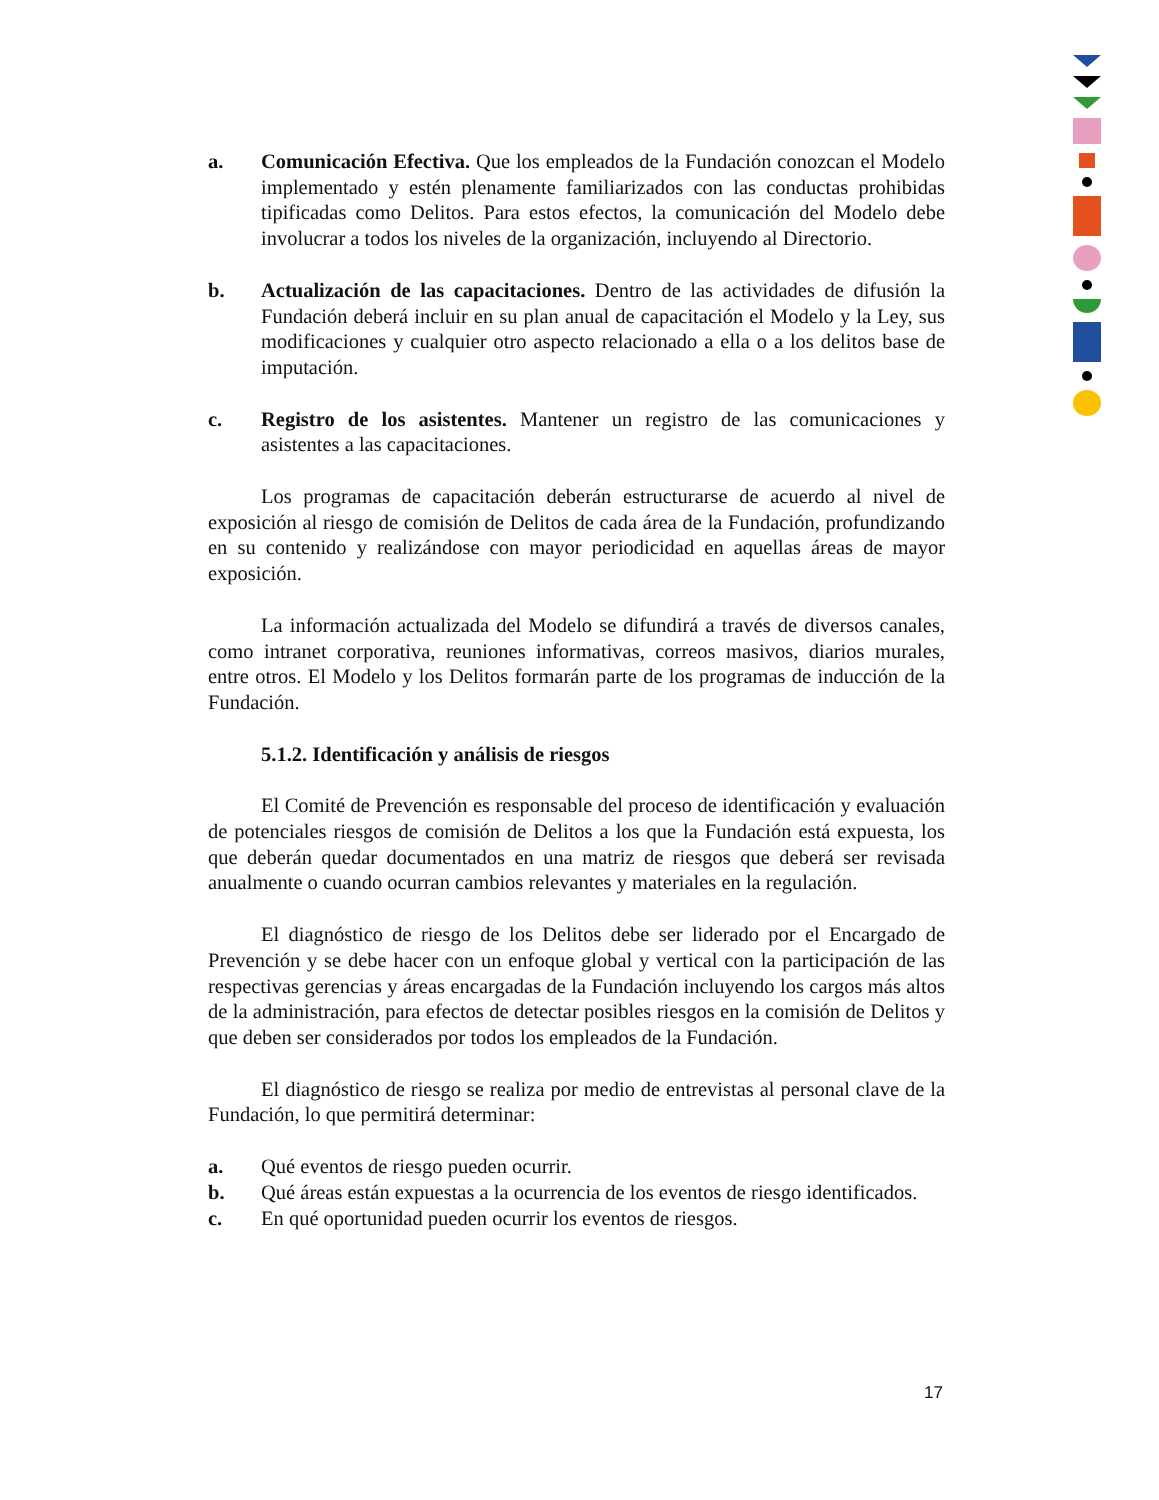a. Comunicación Efectiva. Que los empleados de la Fundación conozcan el Modelo implementado y estén plenamente familiarizados con las conductas prohibidas tipificadas como Delitos. Para estos efectos, la comunicación del Modelo debe involucrar a todos los niveles de la organización, incluyendo al Directorio.
b. Actualización de las capacitaciones. Dentro de las actividades de difusión la Fundación deberá incluir en su plan anual de capacitación el Modelo y la Ley, sus modificaciones y cualquier otro aspecto relacionado a ella o a los delitos base de imputación.
c. Registro de los asistentes. Mantener un registro de las comunicaciones y asistentes a las capacitaciones.
Los programas de capacitación deberán estructurarse de acuerdo al nivel de exposición al riesgo de comisión de Delitos de cada área de la Fundación, profundizando en su contenido y realizándose con mayor periodicidad en aquellas áreas de mayor exposición.
La información actualizada del Modelo se difundirá a través de diversos canales, como intranet corporativa, reuniones informativas, correos masivos, diarios murales, entre otros. El Modelo y los Delitos formarán parte de los programas de inducción de la Fundación.
5.1.2. Identificación y análisis de riesgos
El Comité de Prevención es responsable del proceso de identificación y evaluación de potenciales riesgos de comisión de Delitos a los que la Fundación está expuesta, los que deberán quedar documentados en una matriz de riesgos que deberá ser revisada anualmente o cuando ocurran cambios relevantes y materiales en la regulación.
El diagnóstico de riesgo de los Delitos debe ser liderado por el Encargado de Prevención y se debe hacer con un enfoque global y vertical con la participación de las respectivas gerencias y áreas encargadas de la Fundación incluyendo los cargos más altos de la administración, para efectos de detectar posibles riesgos en la comisión de Delitos y que deben ser considerados por todos los empleados de la Fundación.
El diagnóstico de riesgo se realiza por medio de entrevistas al personal clave de la Fundación, lo que permitirá determinar:
a. Qué eventos de riesgo pueden ocurrir.
b. Qué áreas están expuestas a la ocurrencia de los eventos de riesgo identificados.
c. En qué oportunidad pueden ocurrir los eventos de riesgos.
17